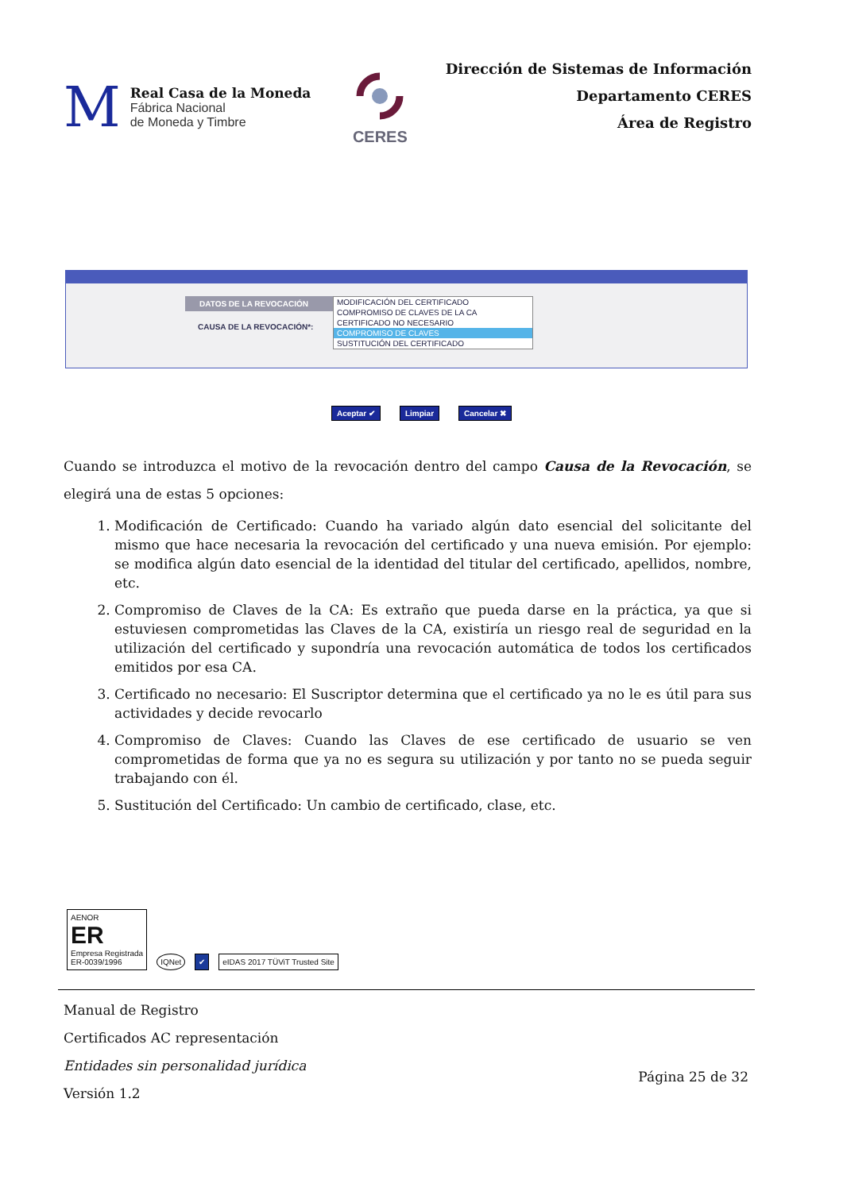M
Real Casa de la Moneda
Fábrica Nacional
de Moneda y Timbre
CERES
Dirección de Sistemas de Información
Departamento CERES
Área de Registro
DATOS DE LA REVOCACIÓN
CAUSA DE LA REVOCACIÓN*:
MODIFICACIÓN DEL CERTIFICADO
COMPROMISO DE CLAVES DE LA CA
CERTIFICADO NO NECESARIO
COMPROMISO DE CLAVES
SUSTITUCIÓN DEL CERTIFICADO
Aceptar ✔ Limpiar Cancelar ✖
Cuando se introduzca el motivo de la revocación dentro del campo Causa de la Revocación, se elegirá una de estas 5 opciones:
1. Modificación de Certificado: Cuando ha variado algún dato esencial del solicitante del mismo que hace necesaria la revocación del certificado y una nueva emisión. Por ejemplo: se modifica algún dato esencial de la identidad del titular del certificado, apellidos, nombre, etc.
2. Compromiso de Claves de la CA: Es extraño que pueda darse en la práctica, ya que si estuviesen comprometidas las Claves de la CA, existiría un riesgo real de seguridad en la utilización del certificado y supondría una revocación automática de todos los certificados emitidos por esa CA.
3. Certificado no necesario: El Suscriptor determina que el certificado ya no le es útil para sus actividades y decide revocarlo
4. Compromiso de Claves: Cuando las Claves de ese certificado de usuario se ven comprometidas de forma que ya no es segura su utilización y por tanto no se pueda seguir trabajando con él.
5. Sustitución del Certificado: Un cambio de certificado, clase, etc.
AENOR
ER
Empresa Registrada
ER-0039/1996
IQNet
✔
eIDAS 2017 TÜViT Trusted Site
Manual de Registro
Certificados AC representación
Entidades sin personalidad jurídica
Versión 1.2
Página 25 de 32